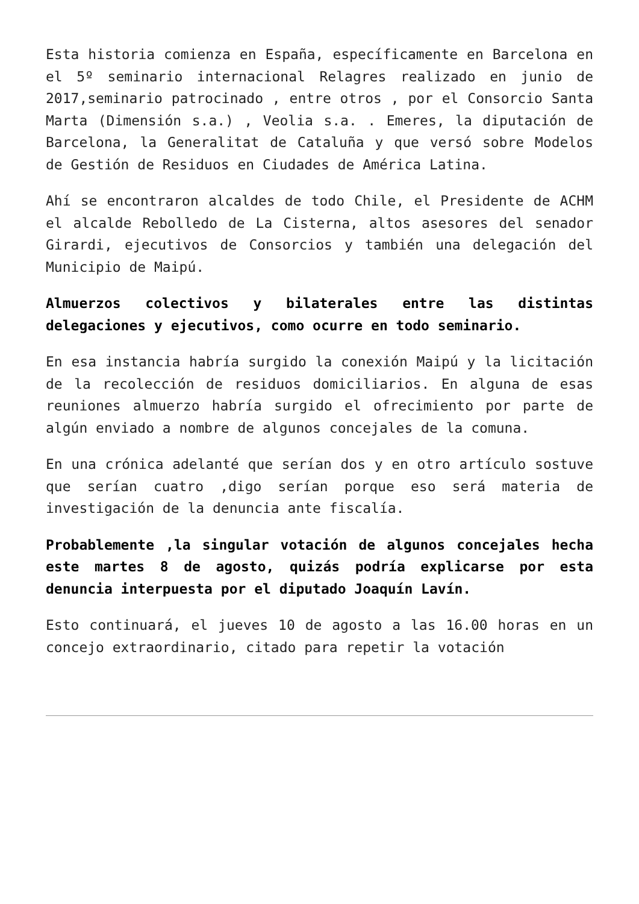Esta historia comienza en España, específicamente en Barcelona en el 5º seminario internacional Relagres realizado en junio de 2017,seminario patrocinado , entre otros , por el Consorcio Santa Marta (Dimensión s.a.) , Veolia s.a. . Emeres, la diputación de Barcelona, la Generalitat de Cataluña y que versó sobre Modelos de Gestión de Residuos en Ciudades de América Latina.
Ahí se encontraron alcaldes de todo Chile, el Presidente de ACHM el alcalde Rebolledo de La Cisterna, altos asesores del senador Girardi, ejecutivos de Consorcios y también una delegación del Municipio de Maipú.
Almuerzos colectivos y bilaterales entre las distintas delegaciones y ejecutivos, como ocurre en todo seminario.
En esa instancia habría surgido la conexión Maipú y la licitación de la recolección de residuos domiciliarios. En alguna de esas reuniones almuerzo habría surgido el ofrecimiento por parte de algún enviado a nombre de algunos concejales de la comuna.
En una crónica adelanté que serían dos y en otro artículo sostuve que serían cuatro ,digo serían porque eso será materia de investigación de la denuncia ante fiscalía.
Probablemente ,la singular votación de algunos concejales hecha este martes 8 de agosto, quizás podría explicarse por esta denuncia interpuesta por el diputado Joaquín Lavín.
Esto continuará, el jueves 10 de agosto a las 16.00 horas en un concejo extraordinario, citado para repetir la votación